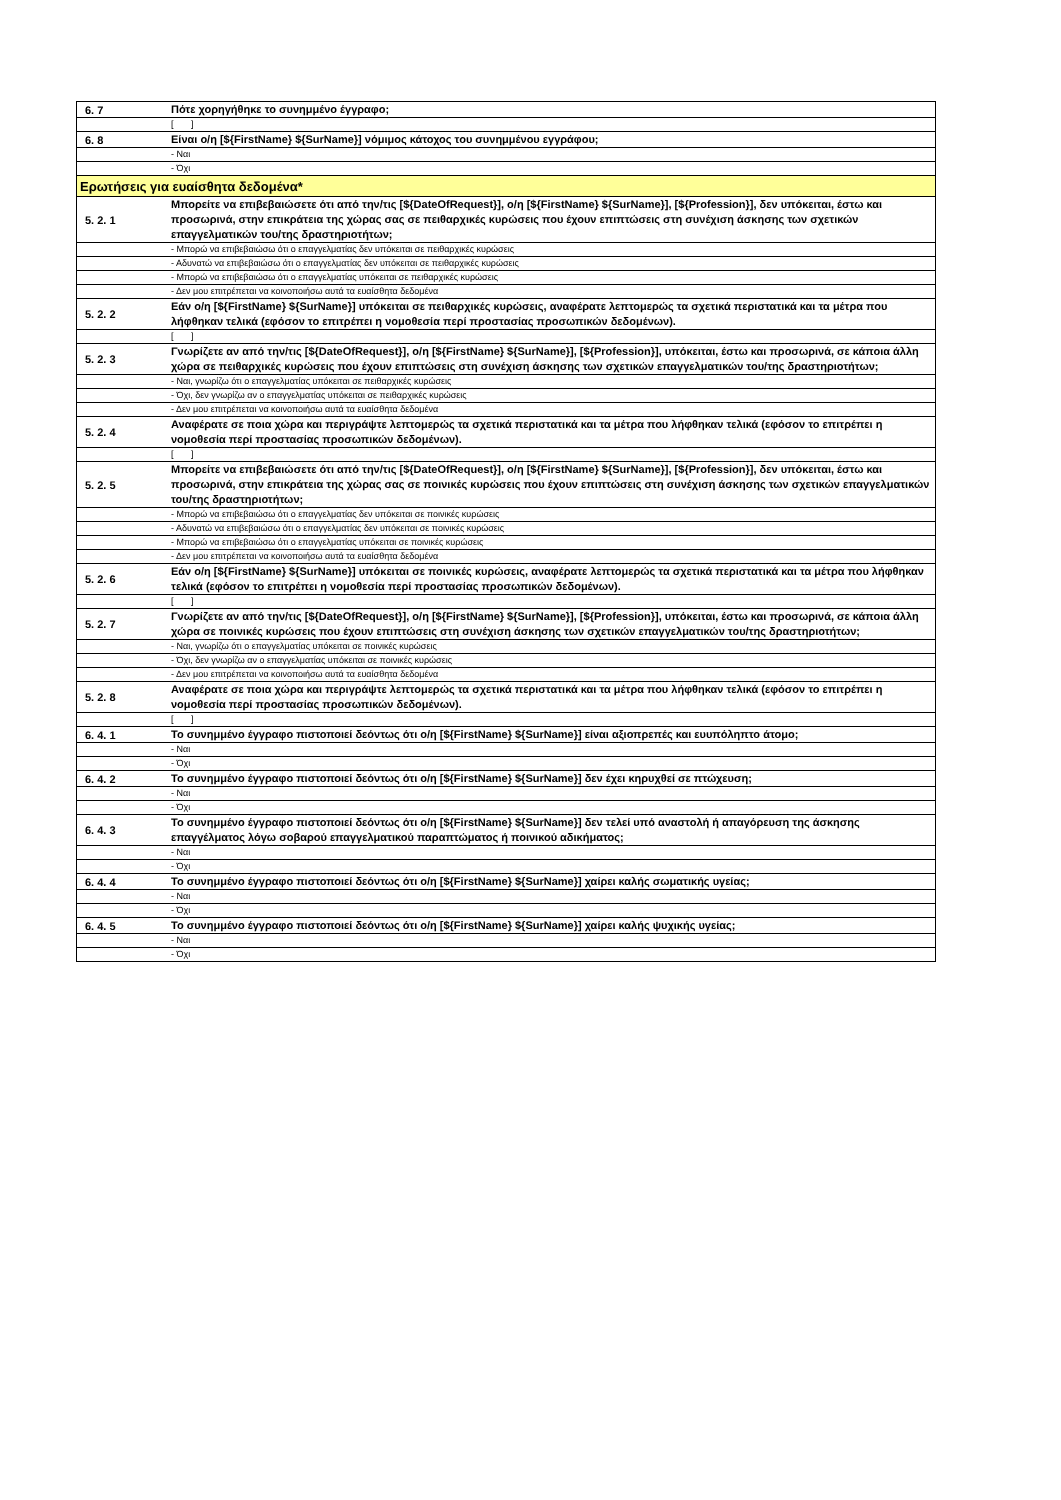| 6. 7 | Πότε χορηγήθηκε το συνημμένο έγγραφο; |
| | [ ] |
| 6. 8 | Είναι ο/η [${FirstName} ${SurName}] νόμιμος κάτοχος του συνημμένου εγγράφου; |
| | - Ναι |
| | - Όχι |
| Ερωτήσεις για ευαίσθητα δεδομένα* | |
| 5. 2. 1 | Μπορείτε να επιβεβαιώσετε ότι από την/τις [${DateOfRequest}], ο/η [${FirstName} ${SurName}], [${Profession}], δεν υπόκειται, έστω και προσωρινά, στην επικράτεια της χώρας σας σε πειθαρχικές κυρώσεις που έχουν επιπτώσεις στη συνέχιση άσκησης των σχετικών επαγγελματικών του/της δραστηριοτήτων; |
| | - Μπορώ να επιβεβαιώσω ότι ο επαγγελματίας δεν υπόκειται σε πειθαρχικές κυρώσεις |
| | - Αδυνατώ να επιβεβαιώσω ότι ο επαγγελματίας δεν υπόκειται σε πειθαρχικές κυρώσεις |
| | - Μπορώ να επιβεβαιώσω ότι ο επαγγελματίας υπόκειται σε πειθαρχικές κυρώσεις |
| | - Δεν μου επιτρέπεται να κοινοποιήσω αυτά τα ευαίσθητα δεδομένα |
| 5. 2. 2 | Εάν ο/η [${FirstName} ${SurName}] υπόκειται σε πειθαρχικές κυρώσεις, αναφέρατε λεπτομερώς τα σχετικά περιστατικά και τα μέτρα που λήφθηκαν τελικά (εφόσον το επιτρέπει η νομοθεσία περί προστασίας προσωπικών δεδομένων). |
| | [ ] |
| 5. 2. 3 | Γνωρίζετε αν από την/τις [${DateOfRequest}], ο/η [${FirstName} ${SurName}], [${Profession}], υπόκειται, έστω και προσωρινά, σε κάποια άλλη χώρα σε πειθαρχικές κυρώσεις που έχουν επιπτώσεις στη συνέχιση άσκησης των σχετικών επαγγελματικών του/της δραστηριοτήτων; |
| | - Ναι, γνωρίζω ότι ο επαγγελματίας υπόκειται σε πειθαρχικές κυρώσεις |
| | - Όχι, δεν γνωρίζω αν ο επαγγελματίας υπόκειται σε πειθαρχικές κυρώσεις |
| | - Δεν μου επιτρέπεται να κοινοποιήσω αυτά τα ευαίσθητα δεδομένα |
| 5. 2. 4 | Αναφέρατε σε ποια χώρα και περιγράψτε λεπτομερώς τα σχετικά περιστατικά και τα μέτρα που λήφθηκαν τελικά (εφόσον το επιτρέπει η νομοθεσία περί προστασίας προσωπικών δεδομένων). |
| | [ ] |
| 5. 2. 5 | Μπορείτε να επιβεβαιώσετε ότι από την/τις [${DateOfRequest}], ο/η [${FirstName} ${SurName}], [${Profession}], δεν υπόκειται, έστω και προσωρινά, στην επικράτεια της χώρας σας σε ποινικές κυρώσεις που έχουν επιπτώσεις στη συνέχιση άσκησης των σχετικών επαγγελματικών του/της δραστηριοτήτων; |
| | - Μπορώ να επιβεβαιώσω ότι ο επαγγελματίας δεν υπόκειται σε ποινικές κυρώσεις |
| | - Αδυνατώ να επιβεβαιώσω ότι ο επαγγελματίας δεν υπόκειται σε ποινικές κυρώσεις |
| | - Μπορώ να επιβεβαιώσω ότι ο επαγγελματίας υπόκειται σε ποινικές κυρώσεις |
| | - Δεν μου επιτρέπεται να κοινοποιήσω αυτά τα ευαίσθητα δεδομένα |
| 5. 2. 6 | Εάν ο/η [${FirstName} ${SurName}] υπόκειται σε ποινικές κυρώσεις, αναφέρατε λεπτομερώς τα σχετικά περιστατικά και τα μέτρα που λήφθηκαν τελικά (εφόσον το επιτρέπει η νομοθεσία περί προστασίας προσωπικών δεδομένων). |
| | [ ] |
| 5. 2. 7 | Γνωρίζετε αν από την/τις [${DateOfRequest}], ο/η [${FirstName} ${SurName}], [${Profession}], υπόκειται, έστω και προσωρινά, σε κάποια άλλη χώρα σε ποινικές κυρώσεις που έχουν επιπτώσεις στη συνέχιση άσκησης των σχετικών επαγγελματικών του/της δραστηριοτήτων; |
| | - Ναι, γνωρίζω ότι ο επαγγελματίας υπόκειται σε ποινικές κυρώσεις |
| | - Όχι, δεν γνωρίζω αν ο επαγγελματίας υπόκειται σε ποινικές κυρώσεις |
| | - Δεν μου επιτρέπεται να κοινοποιήσω αυτά τα ευαίσθητα δεδομένα |
| 5. 2. 8 | Αναφέρατε σε ποια χώρα και περιγράψτε λεπτομερώς τα σχετικά περιστατικά και τα μέτρα που λήφθηκαν τελικά (εφόσον το επιτρέπει η νομοθεσία περί προστασίας προσωπικών δεδομένων). |
| | [ ] |
| 6. 4. 1 | Το συνημμένο έγγραφο πιστοποιεί δεόντως ότι ο/η [${FirstName} ${SurName}] είναι αξιοπρεπές και ευυπόληπτο άτομο; |
| | - Ναι |
| | - Όχι |
| 6. 4. 2 | Το συνημμένο έγγραφο πιστοποιεί δεόντως ότι ο/η [${FirstName} ${SurName}] δεν έχει κηρυχθεί σε πτώχευση; |
| | - Ναι |
| | - Όχι |
| 6. 4. 3 | Το συνημμένο έγγραφο πιστοποιεί δεόντως ότι ο/η [${FirstName} ${SurName}] δεν τελεί υπό αναστολή ή απαγόρευση της άσκησης επαγγέλματος λόγω σοβαρού επαγγελματικού παραπτώματος ή ποινικού αδικήματος; |
| | - Ναι |
| | - Όχι |
| 6. 4. 4 | Το συνημμένο έγγραφο πιστοποιεί δεόντως ότι ο/η [${FirstName} ${SurName}] χαίρει καλής σωματικής υγείας; |
| | - Ναι |
| | - Όχι |
| 6. 4. 5 | Το συνημμένο έγγραφο πιστοποιεί δεόντως ότι ο/η [${FirstName} ${SurName}] χαίρει καλής ψυχικής υγείας; |
| | - Ναι |
| | - Όχι |